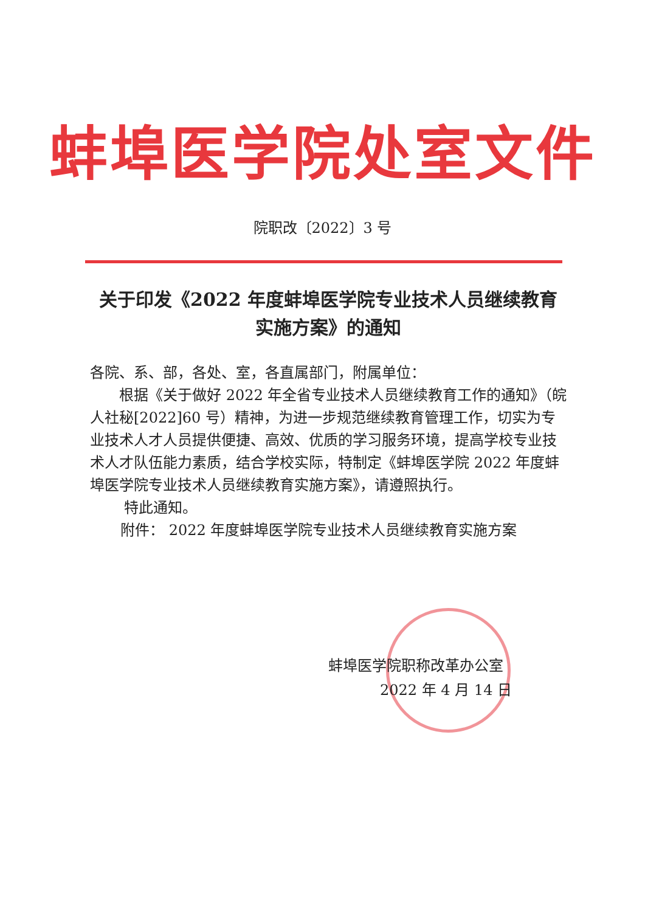蚌埠医学院处室文件
院职改〔2022〕3 号
关于印发《2022 年度蚌埠医学院专业技术人员继续教育实施方案》的通知
各院、系、部，各处、室，各直属部门，附属单位：
根据《关于做好 2022 年全省专业技术人员继续教育工作的通知》（皖人社秘[2022]60 号）精神，为进一步规范继续教育管理工作，切实为专业技术人才人员提供便捷、高效、优质的学习服务环境，提高学校专业技术人才队伍能力素质，结合学校实际，特制定《蚌埠医学院 2022 年度蚌埠医学院专业技术人员继续教育实施方案》，请遵照执行。
特此通知。
附件： 2022 年度蚌埠医学院专业技术人员继续教育实施方案
蚌埠医学院职称改革办公室
2022 年 4 月 14 日